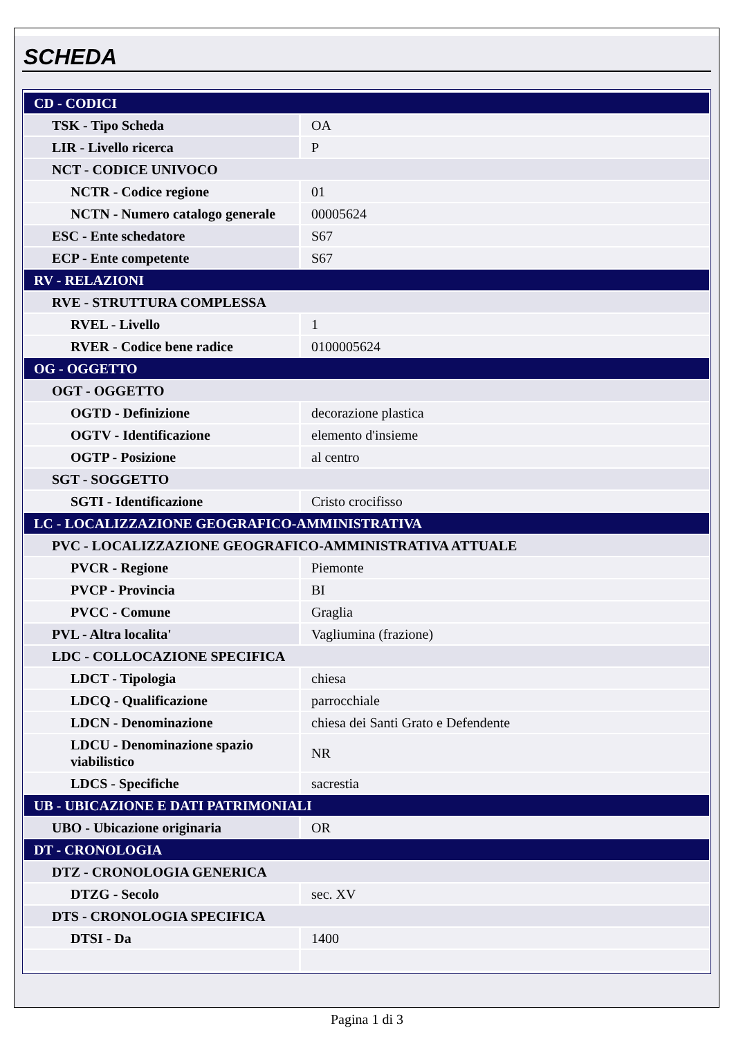SCHEDA
| CD - CODICI | |
| TSK - Tipo Scheda | OA |
| LIR - Livello ricerca | P |
| NCT - CODICE UNIVOCO | |
| NCTR - Codice regione | 01 |
| NCTN - Numero catalogo generale | 00005624 |
| ESC - Ente schedatore | S67 |
| ECP - Ente competente | S67 |
| RV - RELAZIONI | |
| RVE - STRUTTURA COMPLESSA | |
| RVEL - Livello | 1 |
| RVER - Codice bene radice | 0100005624 |
| OG - OGGETTO | |
| OGT - OGGETTO | |
| OGTD - Definizione | decorazione plastica |
| OGTV - Identificazione | elemento d'insieme |
| OGTP - Posizione | al centro |
| SGT - SOGGETTO | |
| SGTI - Identificazione | Cristo crocifisso |
| LC - LOCALIZZAZIONE GEOGRAFICO-AMMINISTRATIVA | |
| PVC - LOCALIZZAZIONE GEOGRAFICO-AMMINISTRATIVA ATTUALE | |
| PVCR - Regione | Piemonte |
| PVCP - Provincia | BI |
| PVCC - Comune | Graglia |
| PVL - Altra localita' | Vagliumina (frazione) |
| LDC - COLLOCAZIONE SPECIFICA | |
| LDCT - Tipologia | chiesa |
| LDCQ - Qualificazione | parrocchiale |
| LDCN - Denominazione | chiesa dei Santi Grato e Defendente |
| LDCU - Denominazione spazio viabilistico | NR |
| LDCS - Specifiche | sacrestia |
| UB - UBICAZIONE E DATI PATRIMONIALI | |
| UBO - Ubicazione originaria | OR |
| DT - CRONOLOGIA | |
| DTZ - CRONOLOGIA GENERICA | |
| DTZG - Secolo | sec. XV |
| DTS - CRONOLOGIA SPECIFICA | |
| DTSI - Da | 1400 |
Pagina 1 di 3